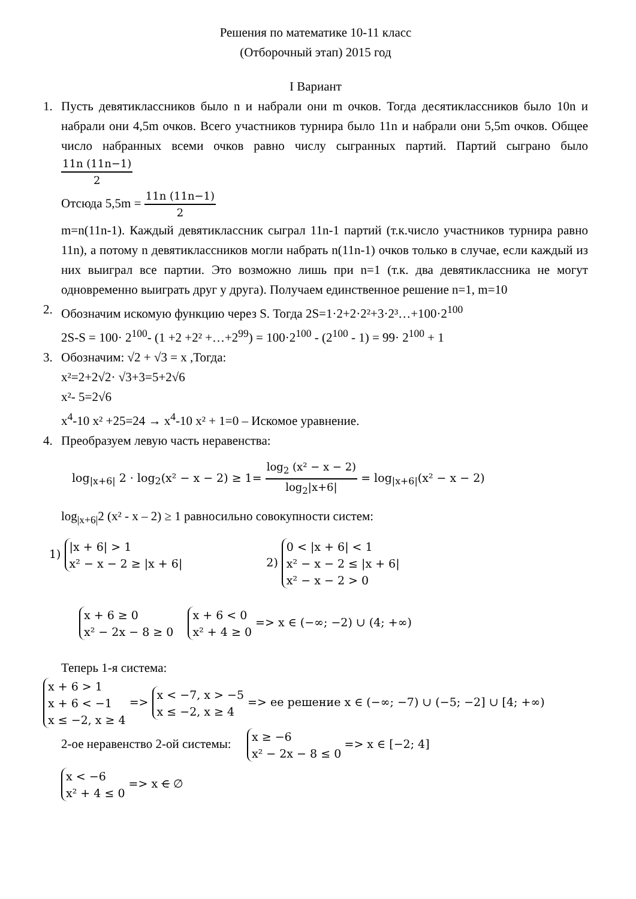Решения по математике 10-11 класс
(Отборочный этап) 2015 год
I Вариант
1. Пусть девятиклассников было n и набрали они m очков. Тогда десятиклассников было 10n и набрали они 4,5m очков. Всего участников турнира было 11n и набрали они 5,5m очков. Общее число набранных всеми очков равно числу сыгранных партий. Партий сыграно было
11n (11n−1)
2
Отсюда 5,5m =
11n (11n−1)
2
m=n(11n-1). Каждый девятиклассник сыграл 11n-1 партий (т.к.число участников турнира равно 11n), а потому n девятиклассников могли набрать n(11n-1) очков только в случае, если каждый из них выиграл все партии. Это возможно лишь при n=1 (т.к. два девятиклассника не могут одновременно выиграть друг у друга). Получаем единственное решение n=1, m=10
2. Обозначим искомую функцию через S. Тогда 2S=1·2+2·2²+3·2³…+100·2<sup>100</sup>
2S-S = 100· 2<sup>100</sup>- (1 +2 +2² +…+2<sup>99</sup>) = 100·2<sup>100</sup> - (2<sup>100</sup> - 1) = 99· 2<sup>100</sup> + 1
3. Обозначим: √2 + √3 = x ,Тогда:
x²=2+2√2· √3+3=5+2√6
x²- 5=2√6
x<sup>4</sup>-10 x² +25=24 → x<sup>4</sup>-10 x² + 1=0 – Искомое уравнение.
4. Преобразуем левую часть неравенства:
log<sub>|x+6|</sub> 2 · log<sub>2</sub>(x² − x − 2) ≥ 1=
log<sub>2</sub> (x² − x − 2)
log<sub>2</sub>|x+6|
= log<sub>|x+6|</sub>(x² − x − 2)
log<sub>|x+6|</sub>2 (x² - x – 2) ≥ 1 равносильно совокупности систем:
1) |x + 6| > 1
x² − x − 2 ≥ |x + 6|
2) 0 < |x + 6| < 1
x² − x − 2 ≤ |x + 6|
x² − x − 2 > 0
x + 6 ≥ 0
x² − 2x − 8 ≥ 0 x + 6 < 0
x² + 4 ≥ 0 => x ∈ (−∞; −2) ∪ (4; +∞)
Теперь 1-я система:
x + 6 > 1
x + 6 < −1
x ≤ −2, x ≥ 4 => x < −7, x > −5
x ≤ −2, x ≥ 4 => ее решение x ∈ (−∞; −7) ∪ (−5; −2] ∪ [4; +∞)
2-ое неравенство 2-ой системы: x ≥ −6
x² − 2x − 8 ≤ 0 => x ∈ [−2; 4]
x < −6
x² + 4 ≤ 0 => x ∈ ∅